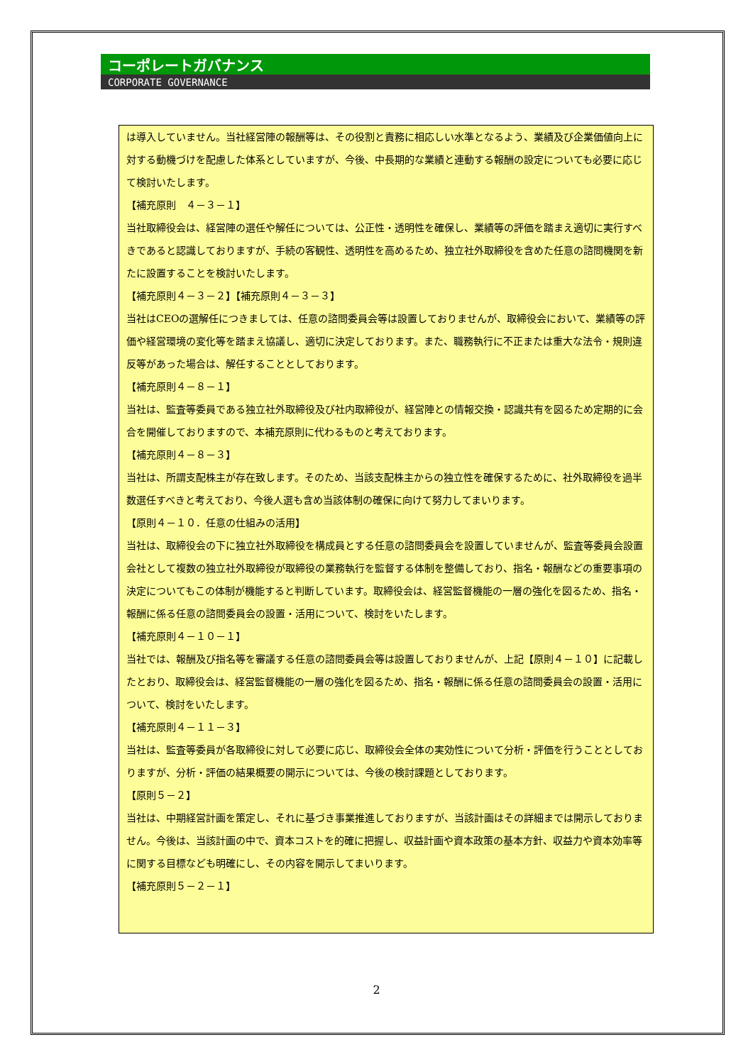コーポレートガバナンス
CORPORATE GOVERNANCE
は導入していません。当社経営陣の報酬等は、その役割と責務に相応しい水準となるよう、業績及び企業価値向上に対する動機づけを配慮した体系としていますが、今後、中長期的な業績と連動する報酬の設定についても必要に応じて検討いたします。
【補充原則　４－３－１】
当社取締役会は、経営陣の選任や解任については、公正性・透明性を確保し、業績等の評価を踏まえ適切に実行すべきであると認識しておりますが、手続の客観性、透明性を高めるため、独立社外取締役を含めた任意の諮問機関を新たに設置することを検討いたします。
【補充原則４－３－２】【補充原則４－３－３】
当社はCEOの選解任につきましては、任意の諮問委員会等は設置しておりませんが、取締役会において、業績等の評価や経営環境の変化等を踏まえ協議し、適切に決定しております。また、職務執行に不正または重大な法令・規則違反等があった場合は、解任することとしております。
【補充原則４－８－１】
当社は、監査等委員である独立社外取締役及び社内取締役が、経営陣との情報交換・認識共有を図るため定期的に会合を開催しておりますので、本補充原則に代わるものと考えております。
【補充原則４－８－３】
当社は、所謂支配株主が存在致します。そのため、当該支配株主からの独立性を確保するために、社外取締役を過半数選任すべきと考えており、今後人選も含め当該体制の確保に向けて努力してまいります。
【原則４－１０．任意の仕組みの活用】
当社は、取締役会の下に独立社外取締役を構成員とする任意の諮問委員会を設置していませんが、監査等委員会設置会社として複数の独立社外取締役が取締役の業務執行を監督する体制を整備しており、指名・報酬などの重要事項の決定についてもこの体制が機能すると判断しています。取締役会は、経営監督機能の一層の強化を図るため、指名・報酬に係る任意の諮問委員会の設置・活用について、検討をいたします。
【補充原則４－１０－１】
当社では、報酬及び指名等を審議する任意の諮問委員会等は設置しておりませんが、上記【原則４－１０】に記載したとおり、取締役会は、経営監督機能の一層の強化を図るため、指名・報酬に係る任意の諮問委員会の設置・活用について、検討をいたします。
【補充原則４－１１－３】
当社は、監査等委員が各取締役に対して必要に応じ、取締役会全体の実効性について分析・評価を行うこととしておりますが、分析・評価の結果概要の開示については、今後の検討課題としております。
【原則５－２】
当社は、中期経営計画を策定し、それに基づき事業推進しておりますが、当該計画はその詳細までは開示しておりません。今後は、当該計画の中で、資本コストを的確に把握し、収益計画や資本政策の基本方針、収益力や資本効率等に関する目標なども明確にし、その内容を開示してまいります。
【補充原則５－２－１】
2